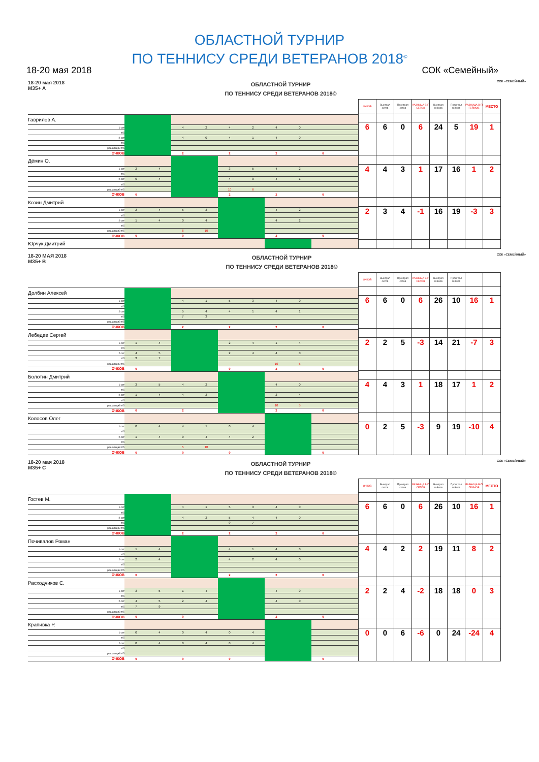ОБЛАСТНОЙ ТУРНИР
ПО ТЕННИСУ СРЕДИ ВЕТЕРАНОВ 2018<sup>©</sup>
18-20 мая 2018 СОК «Семейный»
18-20 мая 2018
М35+ А
ОБЛАСТНОЙ ТУРНИР
ПО ТЕННИСУ СРЕДИ ВЕТЕРАНОВ 2018©
СОК «СЕМЕЙНЫЙ»
| Гаврилов А. | | | | | | | | | | |
| 1 сет | | | 4 | 2 | 4 | 2 | 4 | 0 | | |
| т/б | | | | | | | | | | |
| 2 сет | | | 4 | 0 | 4 | 1 | 4 | 0 | | |
| т/б | | | | | | | | | | |
| решающий т/б | | | | | | | | | | |
| ОЧКОВ | | | 2 | | 2 | | 2 | | 0 | |
| Дёмин О. | | | | | | | | | | |
| 1 сет | 2 | 4 | | | 3 | 5 | 4 | 2 | | |
| т/б | | | | | | | | | | |
| 2 сет | 0 | 4 | | | 4 | 0 | 4 | 1 | | |
| т/б | | | | | | | | | | |
| решающий т/б | | | | | 10 | 6 | | | | |
| ОЧКОВ | 0 | | | | 2 | | 2 | | 0 | |
| Козин Дмитрий | | | | | | | | | | |
| 1 сет | 2 | 4 | 5 | 3 | | | 4 | 2 | | |
| т/б | | | | | | | | | | |
| 2 сет | 1 | 4 | 0 | 4 | | | 4 | 2 | | |
| т/б | | | | | | | | | | |
| решающий т/б | | | 6 | 10 | | | | | | |
| ОЧКОВ | 0 | | 0 | | | | 2 | | 0 | |
| Юрчук Дмитрий | | | | | | | | | | |
| ОЧКОВ | Выиграл сетов | Проиграл сетов | РАЗНИЦА В-П СЕТОВ | Выиграл геймов | Проиграл геймов | РАЗНИЦА В-П ГЕЙМОВ | МЕСТО |
| --- | --- | --- | --- | --- | --- | --- | --- |
| 6 | 6 | 0 | 6 | 24 | 5 | 19 | 1 |
| 4 | 4 | 3 | 1 | 17 | 16 | 1 | 2 |
| 2 | 3 | 4 | -1 | 16 | 19 | -3 | 3 |
18-20 МАЯ 2018
М35+ В
ОБЛАСТНОЙ ТУРНИР
ПО ТЕННИСУ СРЕДИ ВЕТЕРАНОВ 2018©
СОК «СЕМЕЙНЫЙ»
| Долбин Алексей | | | | | | | | | | |
| 1 сет | | | 4 | 1 | 5 | 3 | 4 | 0 | | |
| т/б | | | | | | | | | | |
| 2 сет | | | 5 | 4 | 4 | 1 | 4 | 1 | | |
| т/б | | | 7 | 3 | | | | | | |
| решающий т/б | | | | | | | | | | |
| ОЧКОВ | | | 2 | | 2 | | 2 | | 0 | |
| Лебедев Сергей | | | | | | | | | | |
| 1 сет | 1 | 4 | | | 2 | 4 | 1 | 4 | | |
| т/б | | | | | | | | | | |
| 2 сет | 4 | 5 | | | 2 | 4 | 4 | 0 | | |
| т/б | 3 | 7 | | | | | | | | |
| решающий т/б | | | | | | | 10 | 5 | | |
| ОЧКОВ | 0 | | | | 0 | | 2 | | 0 | |
| Болотин Дмитрий | | | | | | | | | | |
| 1 сет | 3 | 5 | 4 | 2 | | | 4 | 0 | | |
| т/б | | | | | | | | | | |
| 2 сет | 1 | 4 | 4 | 2 | | | 2 | 4 | | |
| т/б | | | | | | | | | | |
| решающий т/б | | | | | | | 10 | 5 | | |
| ОЧКОВ | 0 | | 2 | | | | 2 | | 0 | |
| Колосов Олег | | | | | | | | | | |
| 1 сет | 0 | 4 | 4 | 1 | 0 | 4 | | | | |
| т/б | | | | | | | | | | |
| 2 сет | 1 | 4 | 0 | 4 | 4 | 2 | | | | |
| т/б | | | | | | | | | | |
| решающий т/б | | | 5 | 10 | | | | | | |
| ОЧКОВ | 0 | | 0 | | 0 | | | | 0 | |
| ОЧКОВ | Выиграл сетов | Проиграл сетов | РАЗНИЦА В-П СЕТОВ | Выиграл геймов | Проиграл геймов | | |
| --- | --- | --- | --- | --- | --- | --- | --- |
| 6 | 6 | 0 | 6 | 26 | 10 | 16 | 1 |
| 2 | 2 | 5 | -3 | 14 | 21 | -7 | 3 |
| 4 | 4 | 3 | 1 | 18 | 17 | 1 | 2 |
| 0 | 2 | 5 | -3 | 9 | 19 | -10 | 4 |
18-20 мая 2018
М35+ С
ОБЛАСТНОЙ ТУРНИР
ПО ТЕННИСУ СРЕДИ ВЕТЕРАНОВ 2018©
СОК «СЕМЕЙНЫЙ»
| Гостев М. | | | | | | | | | | |
| 1 сет | | | 4 | 1 | 5 | 3 | 4 | 0 | | |
| т/б | | | | | | | | | | |
| 2 сет | | | 4 | 2 | 5 | 4 | 4 | 0 | | |
| т/б | | | | | 9 | 7 | | | | |
| решающий т/б | | | | | | | | | | |
| ОЧКОВ | | | 2 | | 2 | | 2 | | 0 | |
| Почивалов Роман | | | | | | | | | | |
| 1 сет | 1 | 4 | | | 4 | 1 | 4 | 0 | | |
| т/б | | | | | | | | | | |
| 2 сет | 2 | 4 | | | 4 | 2 | 4 | 0 | | |
| т/б | | | | | | | | | | |
| решающий т/б | | | | | | | | | | |
| ОЧКОВ | 0 | | | | 2 | | 2 | | 0 | |
| Расходчиков С. | | | | | | | | | | |
| 1 сет | 3 | 5 | 1 | 4 | | | 4 | 0 | | |
| т/б | | | | | | | | | | |
| 2 сет | 4 | 5 | 2 | 4 | | | 4 | 0 | | |
| т/б | 7 | 9 | | | | | | | | |
| решающий т/б | | | | | | | | | | |
| ОЧКОВ | 0 | | 0 | | | | 2 | | 0 | |
| Крапивка Р. | | | | | | | | | | |
| 1 сет | 0 | 4 | 0 | 4 | 0 | 4 | | | | |
| т/б | | | | | | | | | | |
| 2 сет | 0 | 4 | 0 | 4 | 0 | 4 | | | | |
| т/б | | | | | | | | | | |
| решающий т/б | | | | | | | | | | |
| ОЧКОВ | 0 | | 0 | | 0 | | | | 0 | |
| ОЧКОВ | Выиграл сетов | Проиграл сетов | РАЗНИЦА В-П СЕТОВ | Выиграл геймов | Проиграл геймов | РАЗНИЦА В-П ГЕЙМОВ | МЕСТО |
| --- | --- | --- | --- | --- | --- | --- | --- |
| 6 | 6 | 0 | 6 | 26 | 10 | 16 | 1 |
| 4 | 4 | 2 | 2 | 19 | 11 | 8 | 2 |
| 2 | 2 | 4 | -2 | 18 | 18 | 0 | 3 |
| 0 | 0 | 6 | -6 | 0 | 24 | -24 | 4 |